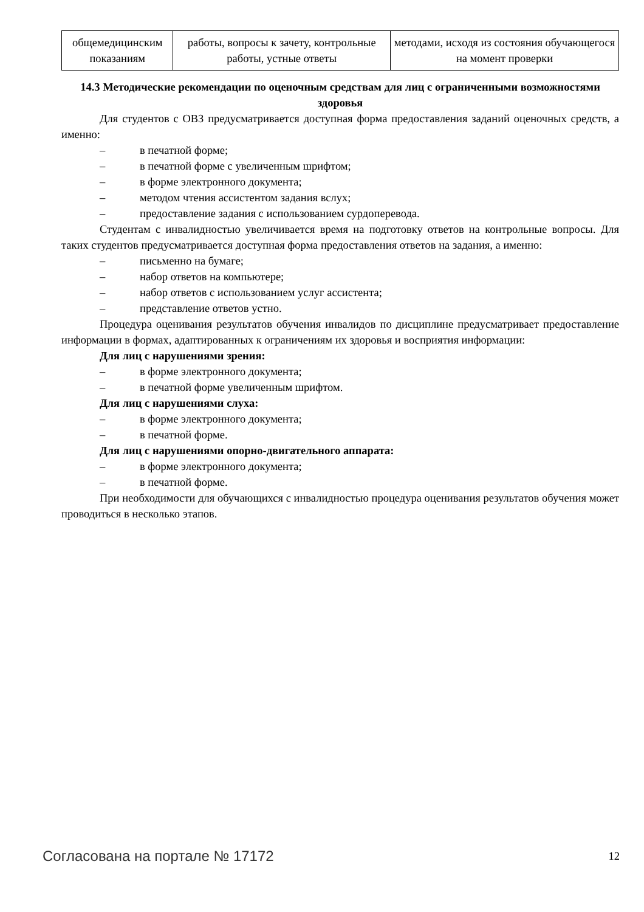| общемедицинским показаниям | работы, вопросы к зачету, контрольные работы, устные ответы | методами, исходя из состояния обучающегося на момент проверки |
14.3 Методические рекомендации по оценочным средствам для лиц с ограниченными возможностями здоровья
Для студентов с ОВЗ предусматривается доступная форма предоставления заданий оценочных средств, а именно:
– в печатной форме;
– в печатной форме с увеличенным шрифтом;
– в форме электронного документа;
– методом чтения ассистентом задания вслух;
– предоставление задания с использованием сурдоперевода.
Студентам с инвалидностью увеличивается время на подготовку ответов на контрольные вопросы. Для таких студентов предусматривается доступная форма предоставления ответов на задания, а именно:
– письменно на бумаге;
– набор ответов на компьютере;
– набор ответов с использованием услуг ассистента;
– представление ответов устно.
Процедура оценивания результатов обучения инвалидов по дисциплине предусматривает предоставление информации в формах, адаптированных к ограничениям их здоровья и восприятия информации:
Для лиц с нарушениями зрения:
– в форме электронного документа;
– в печатной форме увеличенным шрифтом.
Для лиц с нарушениями слуха:
– в форме электронного документа;
– в печатной форме.
Для лиц с нарушениями опорно-двигательного аппарата:
– в форме электронного документа;
– в печатной форме.
При необходимости для обучающихся с инвалидностью процедура оценивания результатов обучения может проводиться в несколько этапов.
Согласована на портале № 17172
12